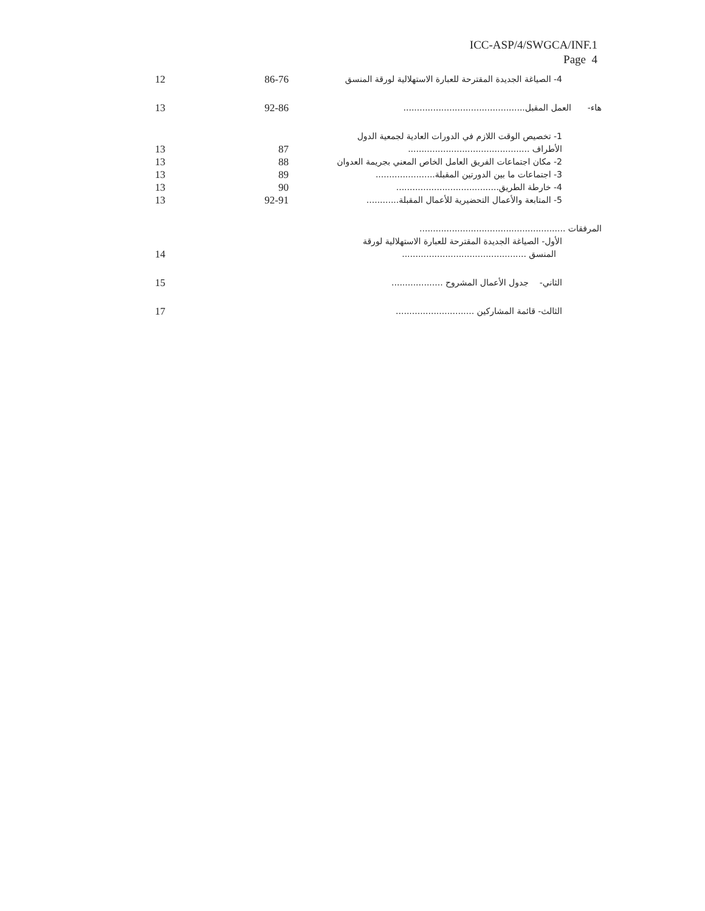ICC-ASP/4/SWGCA/INF.1
Page 4
| 12 | 86-76 | 4- الصياغة الجديدة المقترحة للعبارة الاستهلالية لورقة المنسق |
| 13 | 92-86 | هاء- العمل المقبل............................................. |
| 13 | 87 | 1- تخصيص الوقت اللازم في الدورات العادية لجمعية الدول الأطراف ............................................. |
| 13 | 88 | 2- مكان اجتماعات الفريق العامل الخاص المعني بجريمة العدوان |
| 13 | 89 | 3- اجتماعات ما بين الدورتين المقبلة...................... |
| 13 | 90 | 4- خارطة الطريق...................................... |
| 13 | 92-91 | 5- المتابعة والأعمال التحضيرية للأعمال المقبلة............ |
| 14 | | المرفقات ...................................................... الأول- الصياغة الجديدة المقترحة للعبارة الاستهلالية لورقة المنسق .............................................. |
| 15 | | الثاني- جدول الأعمال المشروح ................... |
| 17 | | الثالث- قائمة المشاركين ............................. |